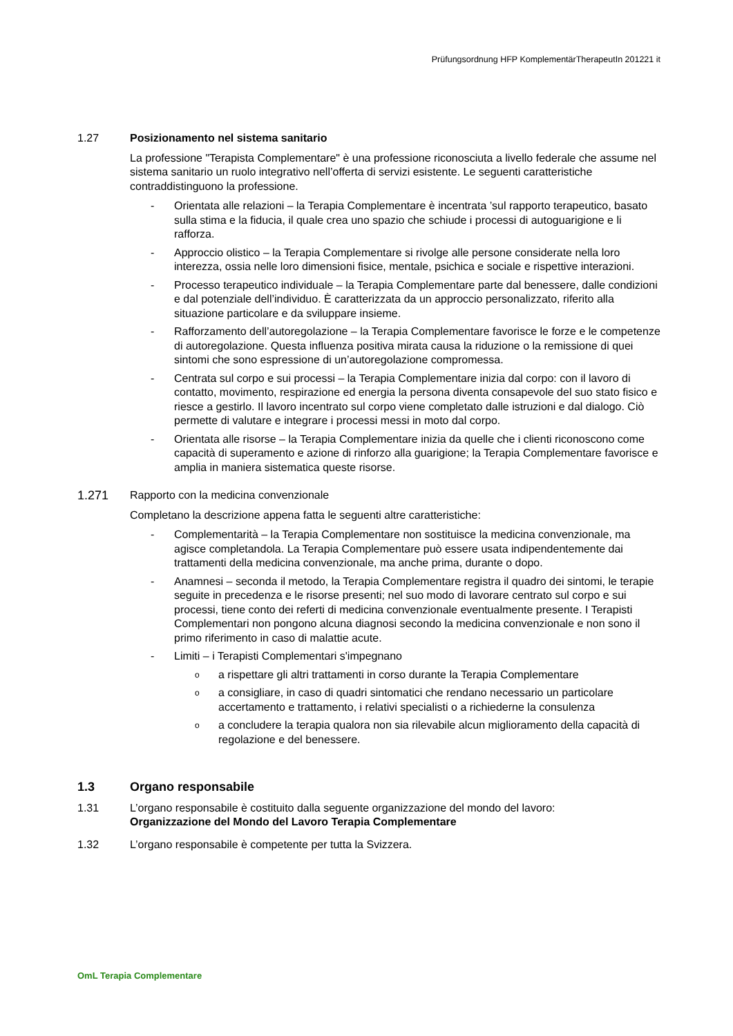Prüfungsordnung HFP KomplementärTherapeutIn 201221 it
1.27 Posizionamento nel sistema sanitario
La professione "Terapista Complementare" è una professione riconosciuta a livello federale che assume nel sistema sanitario un ruolo integrativo nell’offerta di servizi esistente. Le seguenti caratteristiche contraddistinguono la professione.
- Orientata alle relazioni – la Terapia Complementare è incentrata ’sul rapporto terapeutico, basato sulla stima e la fiducia, il quale crea uno spazio che schiude i processi di autoguarigione e li rafforza.
- Approccio olistico – la Terapia Complementare si rivolge alle persone considerate nella loro interezza, ossia nelle loro dimensioni fisice, mentale, psichica e sociale e rispettive interazioni.
- Processo terapeutico individuale – la Terapia Complementare parte dal benessere, dalle condizioni e dal potenziale dell’individuo. È caratterizzata da un approccio personalizzato, riferito alla situazione particolare e da sviluppare insieme.
- Rafforzamento dell’autoregolazione – la Terapia Complementare favorisce le forze e le competenze di autoregolazione. Questa influenza positiva mirata causa la riduzione o la remissione di quei sintomi che sono espressione di un’autoregolazione compromessa.
- Centrata sul corpo e sui processi – la Terapia Complementare inizia dal corpo: con il lavoro di contatto, movimento, respirazione ed energia la persona diventa consapevole del suo stato fisico e riesce a gestirlo. Il lavoro incentrato sul corpo viene completato dalle istruzioni e dal dialogo. Ciò permette di valutare e integrare i processi messi in moto dal corpo.
- Orientata alle risorse – la Terapia Complementare inizia da quelle che i clienti riconoscono come capacità di superamento e azione di rinforzo alla guarigione; la Terapia Complementare favorisce e amplia in maniera sistematica queste risorse.
1.271 Rapporto con la medicina convenzionale
Completano la descrizione appena fatta le seguenti altre caratteristiche:
- Complementarità – la Terapia Complementare non sostituisce la medicina convenzionale, ma agisce completandola. La Terapia Complementare può essere usata indipendentemente dai trattamenti della medicina convenzionale, ma anche prima, durante o dopo.
- Anamnesi – seconda il metodo, la Terapia Complementare registra il quadro dei sintomi, le terapie seguite in precedenza e le risorse presenti; nel suo modo di lavorare centrato sul corpo e sui processi, tiene conto dei referti di medicina convenzionale eventualmente presente. I Terapisti Complementari non pongono alcuna diagnosi secondo la medicina convenzionale e non sono il primo riferimento in caso di malattie acute.
- Limiti – i Terapisti Complementari s'impegnano
oa rispettare gli altri trattamenti in corso durante la Terapia Complementare
oa consigliare, in caso di quadri sintomatici che rendano necessario un particolare accertamento e trattamento, i relativi specialisti o a richiederne la consulenza
oa concludere la terapia qualora non sia rilevabile alcun miglioramento della capacità di regolazione e del benessere.
1.3 Organo responsabile
1.31 L’organo responsabile è costituito dalla seguente organizzazione del mondo del lavoro:
Organizzazione del Mondo del Lavoro Terapia Complementare
1.32 L’organo responsabile è competente per tutta la Svizzera.
OmL Terapia Complementare